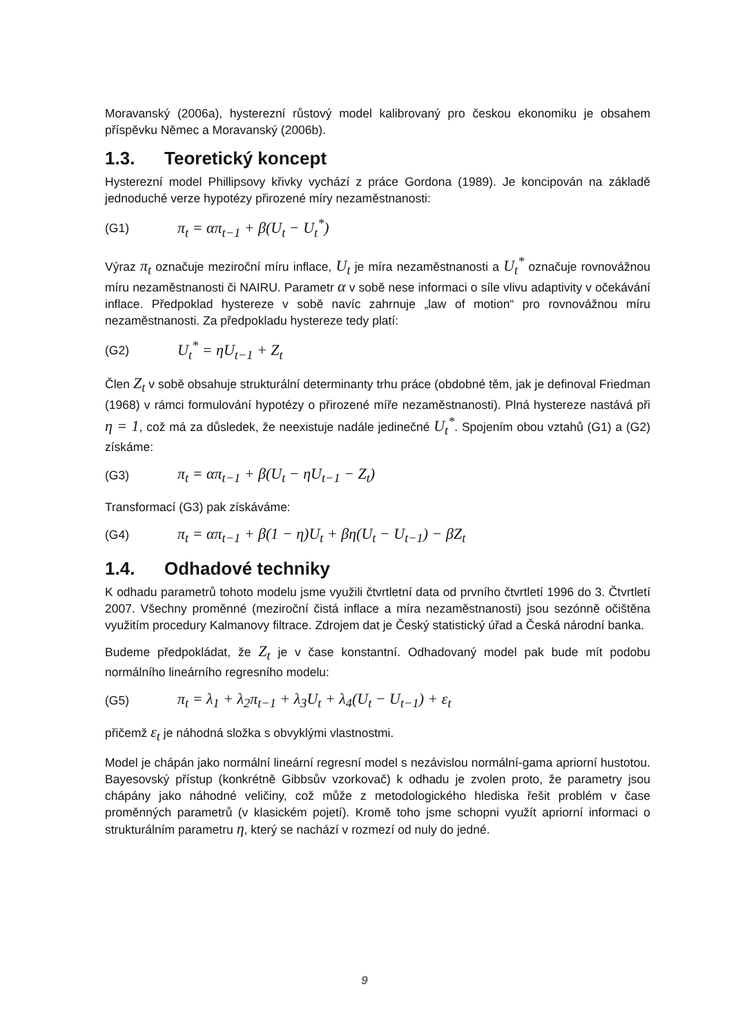Moravanský (2006a), hysterezní růstový model kalibrovaný pro českou ekonomiku je obsahem příspěvku Němec a Moravanský (2006b).
1.3. Teoretický koncept
Hysterezní model Phillipsovy křivky vychází z práce Gordona (1989). Je koncipován na základě jednoduché verze hypotézy přirozené míry nezaměstnanosti:
(G1) π<sub>t</sub> = απ<sub>t−1</sub> + β(U<sub>t</sub> − U<sub>t</sub><sup>*</sup>)
Výraz π<sub>t</sub> označuje meziroční míru inflace, U<sub>t</sub> je míra nezaměstnanosti a U<sub>t</sub><sup>*</sup> označuje rovnovážnou míru nezaměstnanosti či NAIRU. Parametr α v sobě nese informaci o síle vlivu adaptivity v očekávání inflace. Předpoklad hystereze v sobě navíc zahrnuje „law of motion“ pro rovnovážnou míru nezaměstnanosti. Za předpokladu hystereze tedy platí:
(G2) U<sub>t</sub><sup>*</sup> = ηU<sub>t−1</sub> + Z<sub>t</sub>
Člen Z<sub>t</sub> v sobě obsahuje strukturální determinanty trhu práce (obdobné těm, jak je definoval Friedman (1968) v rámci formulování hypotézy o přirozené míře nezaměstnanosti). Plná hystereze nastává při η = 1, což má za důsledek, že neexistuje nadále jedinečné U<sub>t</sub><sup>*</sup>. Spojením obou vztahů (G1) a (G2) získáme:
(G3) π<sub>t</sub> = απ<sub>t−1</sub> + β(U<sub>t</sub> − ηU<sub>t−1</sub> − Z<sub>t</sub>)
Transformací (G3) pak získáváme:
(G4) π<sub>t</sub> = απ<sub>t−1</sub> + β(1 − η)U<sub>t</sub> + βη(U<sub>t</sub> − U<sub>t−1</sub>) − βZ<sub>t</sub>
1.4. Odhadové techniky
K odhadu parametrů tohoto modelu jsme využili čtvrtletní data od prvního čtvrtletí 1996 do 3. Čtvrtletí 2007. Všechny proměnné (meziroční čistá inflace a míra nezaměstnanosti) jsou sezónně očištěna využitím procedury Kalmanovy filtrace. Zdrojem dat je Český statistický úřad a Česká národní banka.
Budeme předpokládat, že Z<sub>t</sub> je v čase konstantní. Odhadovaný model pak bude mít podobu normálního lineárního regresního modelu:
(G5) π<sub>t</sub> = λ<sub>1</sub> + λ<sub>2</sub>π<sub>t−1</sub> + λ<sub>3</sub>U<sub>t</sub> + λ<sub>4</sub>(U<sub>t</sub> − U<sub>t−1</sub>) + ε<sub>t</sub>
přičemž ε<sub>t</sub> je náhodná složka s obvyklými vlastnostmi.
Model je chápán jako normální lineární regresní model s nezávislou normální-gama apriorní hustotou. Bayesovský přístup (konkrétně Gibbsův vzorkovač) k odhadu je zvolen proto, že parametry jsou chápány jako náhodné veličiny, což může z metodologického hlediska řešit problém v čase proměnných parametrů (v klasickém pojetí). Kromě toho jsme schopni využít apriorní informaci o strukturálním parametru η, který se nachází v rozmezí od nuly do jedné.
9